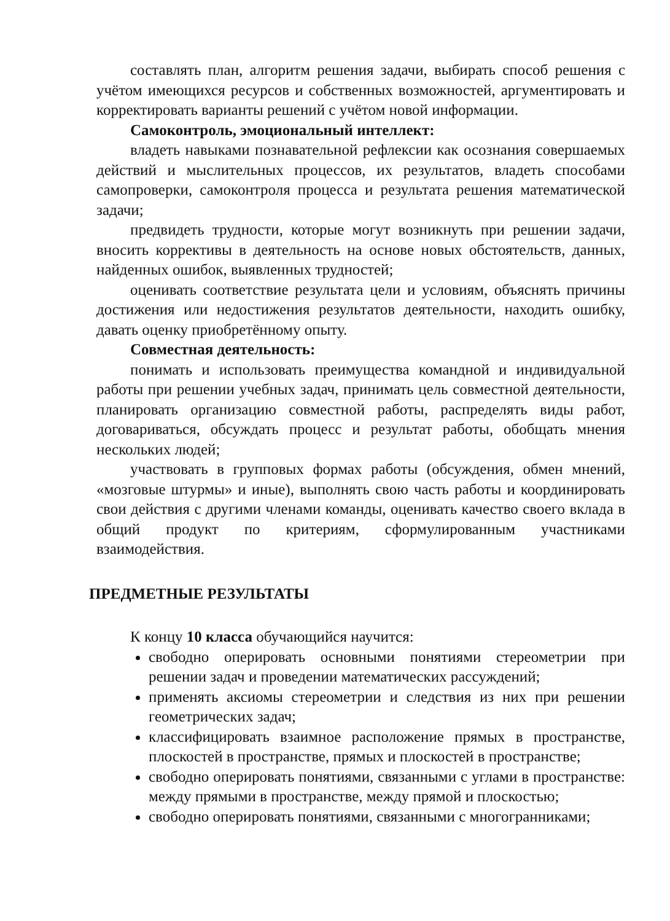составлять план, алгоритм решения задачи, выбирать способ решения с учётом имеющихся ресурсов и собственных возможностей, аргументировать и корректировать варианты решений с учётом новой информации.
Самоконтроль, эмоциональный интеллект:
владеть навыками познавательной рефлексии как осознания совершаемых действий и мыслительных процессов, их результатов, владеть способами самопроверки, самоконтроля процесса и результата решения математической задачи;
предвидеть трудности, которые могут возникнуть при решении задачи, вносить коррективы в деятельность на основе новых обстоятельств, данных, найденных ошибок, выявленных трудностей;
оценивать соответствие результата цели и условиям, объяснять причины достижения или недостижения результатов деятельности, находить ошибку, давать оценку приобретённому опыту.
Совместная деятельность:
понимать и использовать преимущества командной и индивидуальной работы при решении учебных задач, принимать цель совместной деятельности, планировать организацию совместной работы, распределять виды работ, договариваться, обсуждать процесс и результат работы, обобщать мнения нескольких людей;
участвовать в групповых формах работы (обсуждения, обмен мнений, «мозговые штурмы» и иные), выполнять свою часть работы и координировать свои действия с другими членами команды, оценивать качество своего вклада в общий продукт по критериям, сформулированным участниками взаимодействия.
ПРЕДМЕТНЫЕ РЕЗУЛЬТАТЫ
К концу 10 класса обучающийся научится:
свободно оперировать основными понятиями стереометрии при решении задач и проведении математических рассуждений;
применять аксиомы стереометрии и следствия из них при решении геометрических задач;
классифицировать взаимное расположение прямых в пространстве, плоскостей в пространстве, прямых и плоскостей в пространстве;
свободно оперировать понятиями, связанными с углами в пространстве: между прямыми в пространстве, между прямой и плоскостью;
свободно оперировать понятиями, связанными с многогранниками;